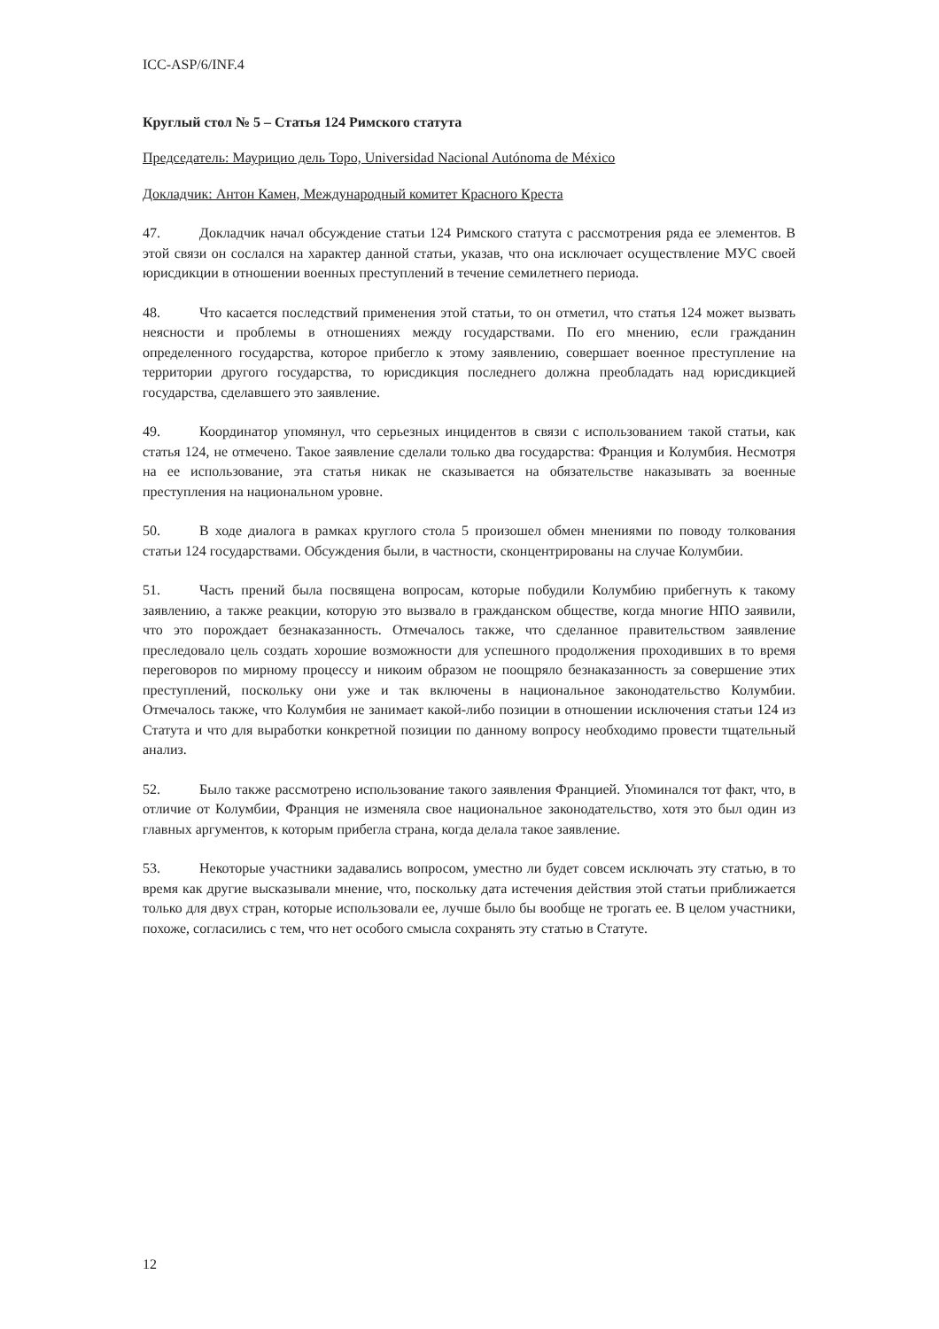ICC-ASP/6/INF.4
Круглый стол № 5 – Статья 124 Римского статута
Председатель: Маурицио дель Торо, Universidad Nacional Autónoma de México
Докладчик: Антон Камен, Международный комитет Красного Креста
47. Докладчик начал обсуждение статьи 124 Римского статута с рассмотрения ряда ее элементов. В этой связи он сослался на характер данной статьи, указав, что она исключает осуществление МУС своей юрисдикции в отношении военных преступлений в течение семилетнего периода.
48. Что касается последствий применения этой статьи, то он отметил, что статья 124 может вызвать неясности и проблемы в отношениях между государствами. По его мнению, если гражданин определенного государства, которое прибегло к этому заявлению, совершает военное преступление на территории другого государства, то юрисдикция последнего должна преобладать над юрисдикцией государства, сделавшего это заявление.
49. Координатор упомянул, что серьезных инцидентов в связи с использованием такой статьи, как статья 124, не отмечено. Такое заявление сделали только два государства: Франция и Колумбия. Несмотря на ее использование, эта статья никак не сказывается на обязательстве наказывать за военные преступления на национальном уровне.
50. В ходе диалога в рамках круглого стола 5 произошел обмен мнениями по поводу толкования статьи 124 государствами. Обсуждения были, в частности, сконцентрированы на случае Колумбии.
51. Часть прений была посвящена вопросам, которые побудили Колумбию прибегнуть к такому заявлению, а также реакции, которую это вызвало в гражданском обществе, когда многие НПО заявили, что это порождает безнаказанность. Отмечалось также, что сделанное правительством заявление преследовало цель создать хорошие возможности для успешного продолжения проходивших в то время переговоров по мирному процессу и никоим образом не поощряло безнаказанность за совершение этих преступлений, поскольку они уже и так включены в национальное законодательство Колумбии. Отмечалось также, что Колумбия не занимает какой-либо позиции в отношении исключения статьи 124 из Статута и что для выработки конкретной позиции по данному вопросу необходимо провести тщательный анализ.
52. Было также рассмотрено использование такого заявления Францией. Упоминался тот факт, что, в отличие от Колумбии, Франция не изменяла свое национальное законодательство, хотя это был один из главных аргументов, к которым прибегла страна, когда делала такое заявление.
53. Некоторые участники задавались вопросом, уместно ли будет совсем исключать эту статью, в то время как другие высказывали мнение, что, поскольку дата истечения действия этой статьи приближается только для двух стран, которые использовали ее, лучше было бы вообще не трогать ее. В целом участники, похоже, согласились с тем, что нет особого смысла сохранять эту статью в Статуте.
12